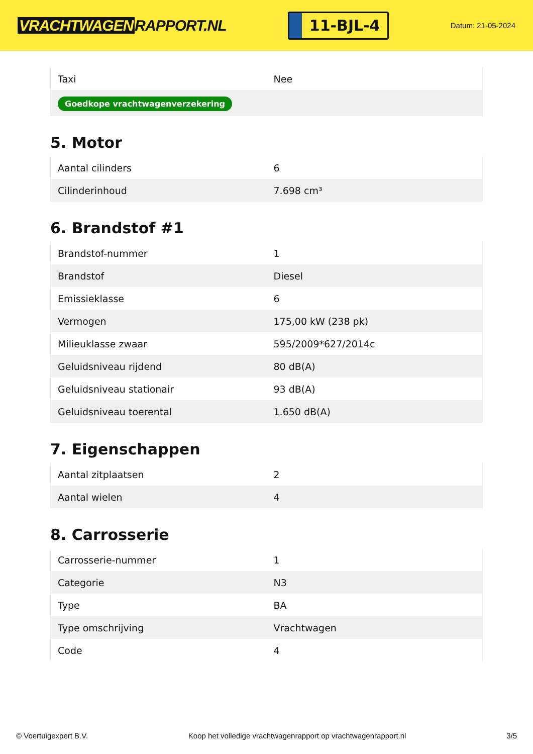VRACHTWAGEN RAPPORT.NL
11-BJL-4
Datum: 21-05-2024
| Taxi | Nee |
| Goedkope vrachtwagenverzekering | |
5. Motor
| Aantal cilinders | 6 |
| Cilinderinhoud | 7.698 cm³ |
6. Brandstof #1
| Brandstof-nummer | 1 |
| Brandstof | Diesel |
| Emissieklasse | 6 |
| Vermogen | 175,00 kW (238 pk) |
| Milieuklasse zwaar | 595/2009*627/2014c |
| Geluidsniveau rijdend | 80 dB(A) |
| Geluidsniveau stationair | 93 dB(A) |
| Geluidsniveau toerental | 1.650 dB(A) |
7. Eigenschappen
| Aantal zitplaatsen | 2 |
| Aantal wielen | 4 |
8. Carrosserie
| Carrosserie-nummer | 1 |
| Categorie | N3 |
| Type | BA |
| Type omschrijving | Vrachtwagen |
| Code | 4 |
© Voertuigexpert B.V. Koop het volledige vrachtwagenrapport op vrachtwagenrapport.nl 3/5